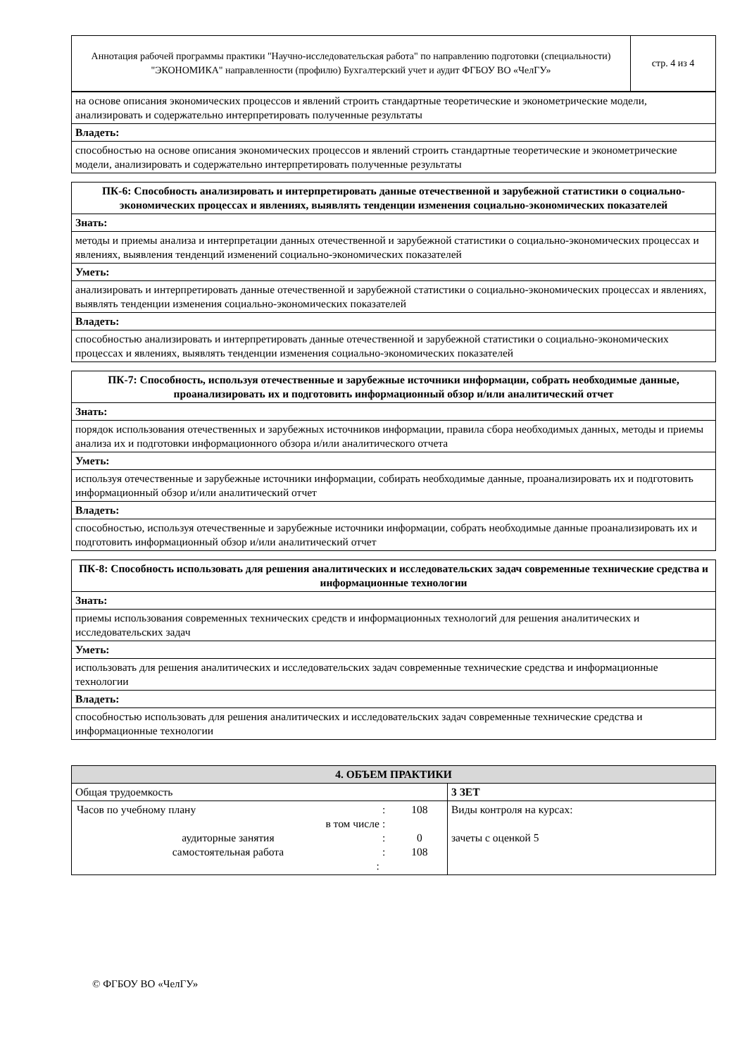| Аннотация рабочей программы практики "Научно-исследовательская работа" по направлению подготовки (специальности) "ЭКОНОМИКА" направленности (профилю) Бухгалтерский учет и аудит ФГБОУ ВО «ЧелГУ» | стр. 4 из 4 |
| на основе описания экономических процессов и явлений строить стандартные теоретические и эконометрические модели, анализировать и содержательно интерпретировать полученные результаты |
| Владеть: |
| способностью на основе описания экономических процессов и явлений строить стандартные теоретические и эконометрические модели, анализировать и содержательно интерпретировать полученные результаты |
| ПК-6: Способность анализировать и интерпретировать данные отечественной и зарубежной статистики о социально-экономических процессах и явлениях, выявлять тенденции изменения социально-экономических показателей |
| Знать: |
| методы и приемы анализа и интерпретации данных отечественной и зарубежной статистики о социально-экономических процессах и явлениях, выявления тенденций изменений социально-экономических показателей |
| Уметь: |
| анализировать и интерпретировать данные отечественной и зарубежной статистики о социально-экономических процессах и явлениях, выявлять тенденции изменения социально-экономических показателей |
| Владеть: |
| способностью анализировать и интерпретировать данные отечественной и зарубежной статистики о социально-экономических процессах и явлениях, выявлять тенденции изменения социально-экономических показателей |
| ПК-7: Способность, используя отечественные и зарубежные источники информации, собрать необходимые данные, проанализировать их и подготовить информационный обзор и/или аналитический отчет |
| Знать: |
| порядок использования отечественных и зарубежных источников информации, правила сбора необходимых данных, методы и приемы анализа их и подготовки информационного обзора и/или аналитического отчета |
| Уметь: |
| используя отечественные и зарубежные источники информации, собирать необходимые данные, проанализировать их и подготовить информационный обзор и/или аналитический отчет |
| Владеть: |
| способностью, используя отечественные и зарубежные источники информации, собрать необходимые данные проанализировать их и подготовить информационный обзор и/или аналитический отчет |
| ПК-8: Способность использовать для решения аналитических и исследовательских задач современные технические средства и информационные технологии |
| Знать: |
| приемы использования современных технических средств и информационных технологий для решения аналитических и исследовательских задач |
| Уметь: |
| использовать для решения аналитических и исследовательских задач современные технические средства и информационные технологии |
| Владеть: |
| способностью использовать для решения аналитических и исследовательских задач современные технические средства и информационные технологии |
| 4. ОБЪЕМ ПРАКТИКИ | |
| --- | --- |
| Общая трудоемкость | 3 ЗЕТ |
| / Часов по учебному плану / : / 108 / / в том числе / : / / / аудиторные занятия / : / 0 / / самостоятельная работа / : / 108 / / : / / / | Виды контроля на курсах: зачеты с оценкой 5 |
© ФГБОУ ВО «ЧелГУ»